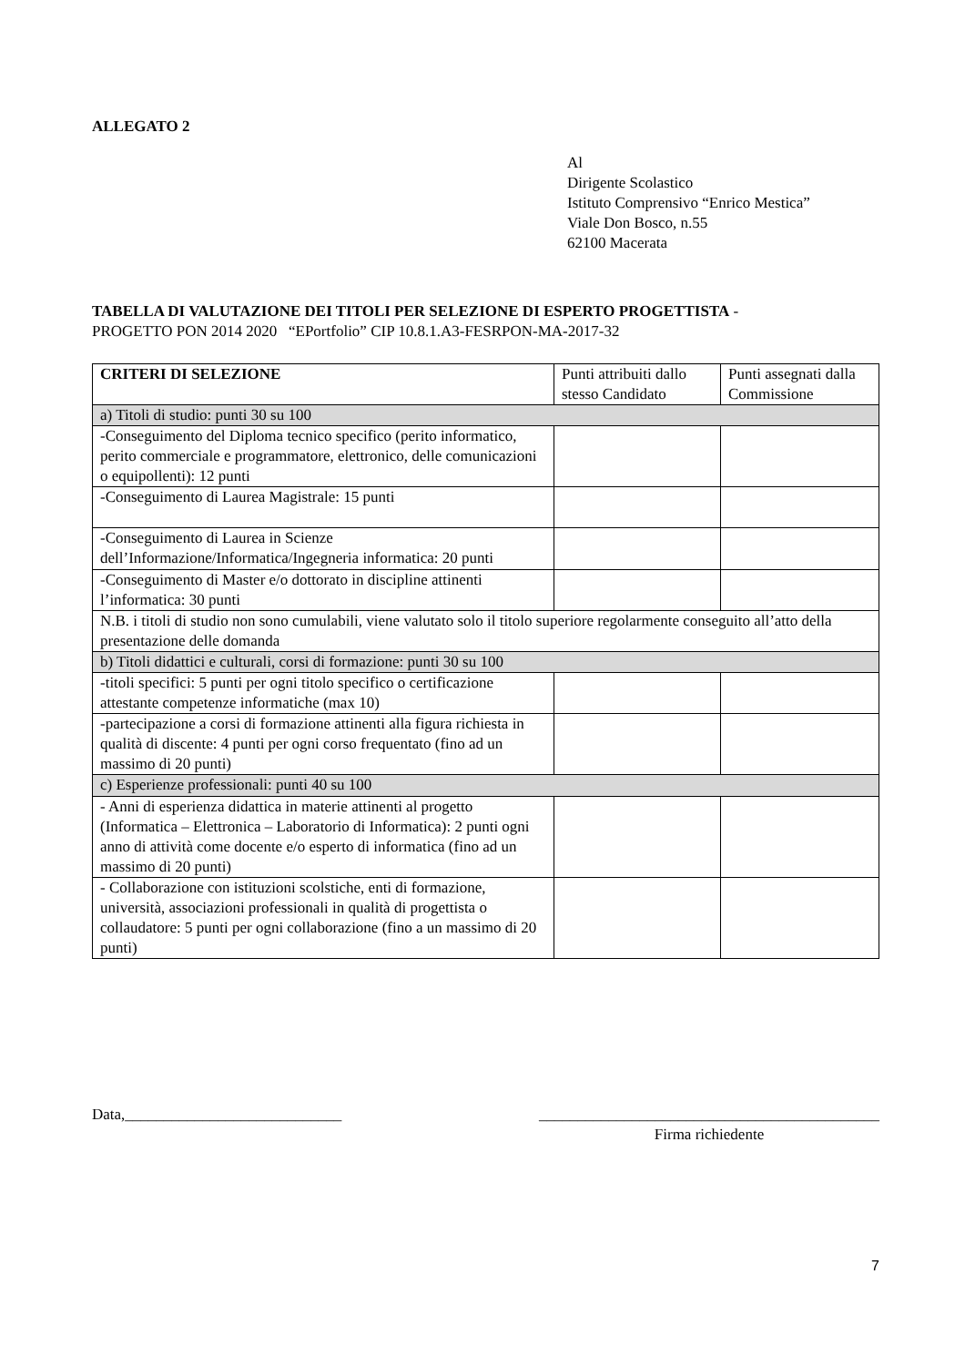ALLEGATO 2
Al
Dirigente Scolastico
Istituto Comprensivo “Enrico Mestica”
Viale Don Bosco, n.55
62100 Macerata
TABELLA DI VALUTAZIONE DEI TITOLI PER SELEZIONE DI ESPERTO PROGETTISTA -
PROGETTO PON 2014 2020 “EPortfolio” CIP 10.8.1.A3-FESRPON-MA-2017-32
| CRITERI DI SELEZIONE | Punti attribuiti dallo stesso Candidato | Punti assegnati dalla Commissione |
| --- | --- | --- |
| a) Titoli di studio: punti 30 su 100 | | |
| -Conseguimento del Diploma tecnico specifico (perito informatico, perito commerciale e programmatore, elettronico, delle comunicazioni o equipollenti): 12 punti | | |
| -Conseguimento di Laurea Magistrale: 15 punti | | |
| -Conseguimento di Laurea in Scienze dell’Informazione/Informatica/Ingegneria informatica: 20 punti | | |
| -Conseguimento di Master e/o dottorato in discipline attinenti l’informatica: 30 punti | | |
| N.B. i titoli di studio non sono cumulabili, viene valutato solo il titolo superiore regolarmente conseguito all’atto della presentazione delle domanda | | |
| b) Titoli didattici e culturali, corsi di formazione: punti 30 su 100 | | |
| -titoli specifici: 5 punti per ogni titolo specifico o certificazione attestante competenze informatiche (max 10) | | |
| -partecipazione a corsi di formazione attinenti alla figura richiesta in qualità di discente: 4 punti per ogni corso frequentato (fino ad un massimo di 20 punti) | | |
| c) Esperienze professionali: punti 40 su 100 | | |
| - Anni di esperienza didattica in materie attinenti al progetto (Informatica – Elettronica – Laboratorio di Informatica): 2 punti ogni anno di attività come docente e/o esperto di informatica (fino ad un massimo di 20 punti) | | |
| - Collaborazione con istituzioni scolstiche, enti di formazione, università, associazioni professionali in qualità di progettista o collaudatore: 5 punti per ogni collaborazione (fino a un massimo di 20 punti) | | |
Data,____________________________
____________________________________________
Firma richiedente
7